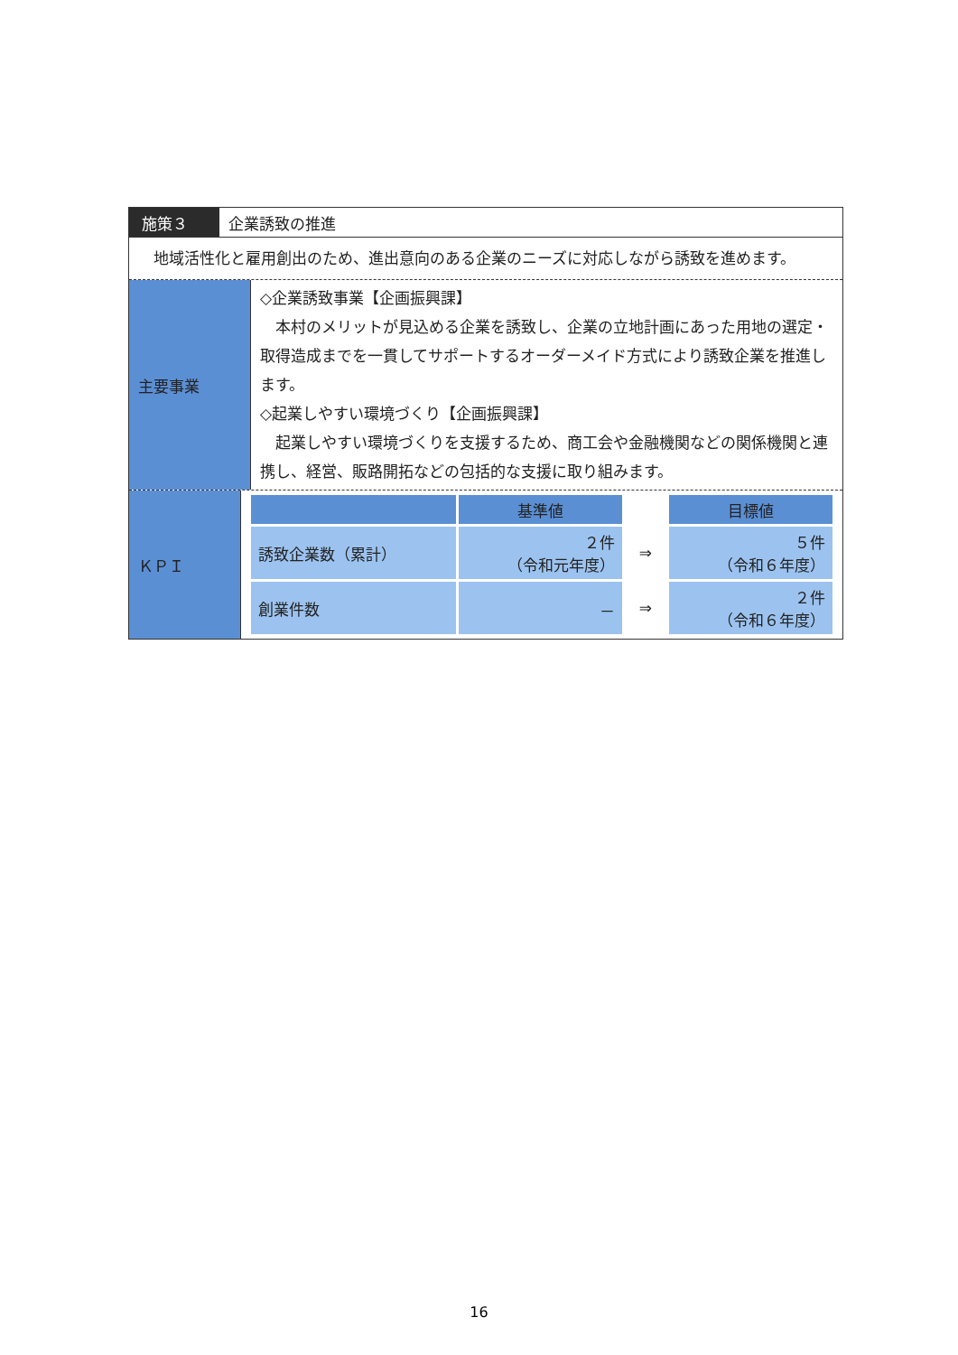施策３ 企業誘致の推進
　地域活性化と雇用創出のため、進出意向のある企業のニーズに対応しながら誘致を進めます。
主要事業
◇企業誘致事業【企画振興課】
本村のメリットが見込める企業を誘致し、企業の立地計画にあった用地の選定・取得造成までを一貫してサポートするオーダーメイド方式により誘致企業を推進します。
◇起業しやすい環境づくり【企画振興課】
起業しやすい環境づくりを支援するため、商工会や金融機関などの関係機関と連携し、経営、販路開拓などの包括的な支援に取り組みます。
ＫＰＩ
| | 基準値 | | 目標値 |
| --- | --- | --- | --- |
| 誘致企業数（累計） | ２件 （令和元年度） | ⇒ | ５件 （令和６年度） |
| 創業件数 | － | ⇒ | ２件 （令和６年度） |
16